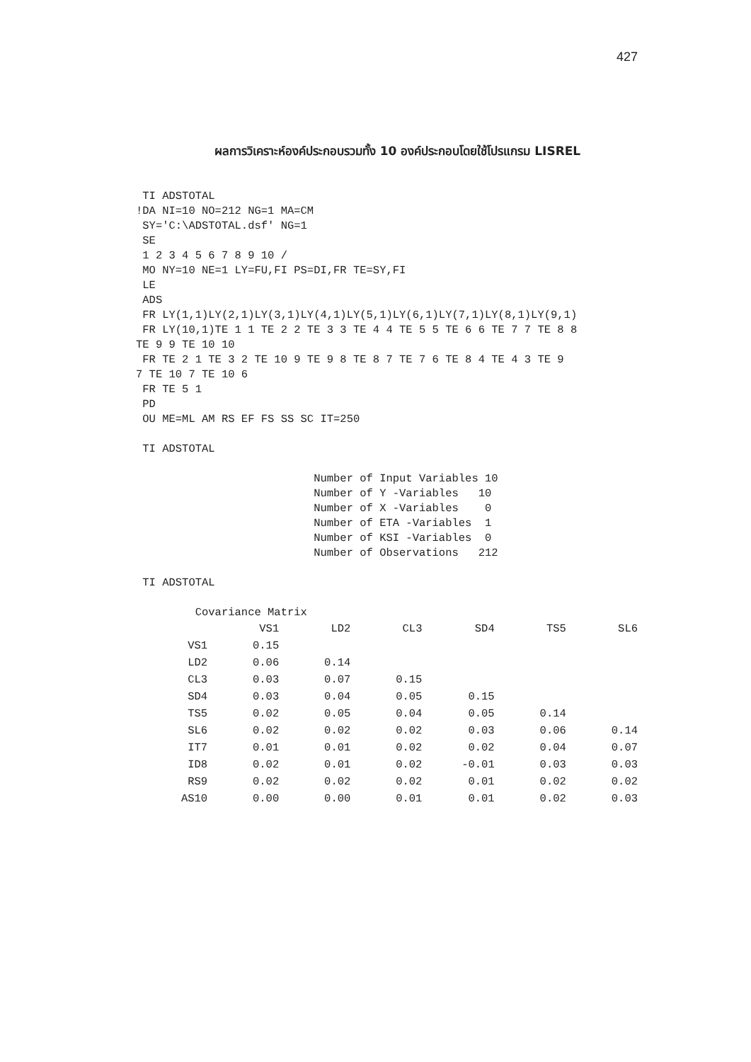427
ผลการวิเคราะห์องค์ประกอบรวมทั้ง 10 องค์ประกอบโดยใช้โปรแกรม LISREL
 TI ADSTOTAL
!DA NI=10 NO=212 NG=1 MA=CM
 SY='C:\ADSTOTAL.dsf' NG=1
 SE
 1 2 3 4 5 6 7 8 9 10 /
 MO NY=10 NE=1 LY=FU,FI PS=DI,FR TE=SY,FI
 LE
 ADS
 FR LY(1,1)LY(2,1)LY(3,1)LY(4,1)LY(5,1)LY(6,1)LY(7,1)LY(8,1)LY(9,1)
 FR LY(10,1)TE 1 1 TE 2 2 TE 3 3 TE 4 4 TE 5 5 TE 6 6 TE 7 7 TE 8 8
TE 9 9 TE 10 10
 FR TE 2 1 TE 3 2 TE 10 9 TE 9 8 TE 8 7 TE 7 6 TE 8 4 TE 4 3 TE 9
7 TE 10 7 TE 10 6
 FR TE 5 1
 PD
 OU ME=ML AM RS EF FS SS SC IT=250

 TI ADSTOTAL

                           Number of Input Variables 10
                           Number of Y -Variables   10
                           Number of X -Variables    0
                           Number of ETA -Variables  1
                           Number of KSI -Variables  0
                           Number of Observations   212

 TI ADSTOTAL

         Covariance Matrix
| | VS1 | LD2 | CL3 | SD4 | TS5 | SL6 |
| --- | --- | --- | --- | --- | --- | --- |
| VS1 | 0.15 | | | | | |
| LD2 | 0.06 | 0.14 | | | | |
| CL3 | 0.03 | 0.07 | 0.15 | | | |
| SD4 | 0.03 | 0.04 | 0.05 | 0.15 | | |
| TS5 | 0.02 | 0.05 | 0.04 | 0.05 | 0.14 | |
| SL6 | 0.02 | 0.02 | 0.02 | 0.03 | 0.06 | 0.14 |
| IT7 | 0.01 | 0.01 | 0.02 | 0.02 | 0.04 | 0.07 |
| ID8 | 0.02 | 0.01 | 0.02 | -0.01 | 0.03 | 0.03 |
| RS9 | 0.02 | 0.02 | 0.02 | 0.01 | 0.02 | 0.02 |
| AS10 | 0.00 | 0.00 | 0.01 | 0.01 | 0.02 | 0.03 |